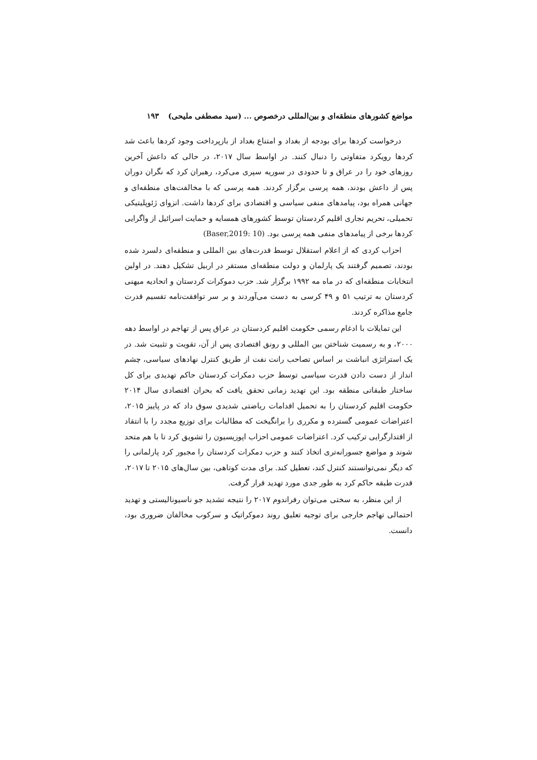مواضع کشورهای منطقه‌ای و بین‌المللی درخصوص ... (سید مصطفی ملیحی) ۱۹۳
درخواست کردها برای بودجه از بغداد و امتناع بغداد از بازپرداخت وجود کردها باعث شد کردها رویکرد متفاوتی را دنبال کنند. در اواسط سال ۲۰۱۷، در حالی که داعش آخرین روزهای خود را در عراق و تا حدودی در سوریه سپری می‌کرد، رهبران کرد که نگران دوران پس از داعش بودند، همه پرسی برگزار کردند. همه پرسی که با مخالفت‌های منطقه‌ای و جهانی همراه بود، پیامدهای منفی سیاسی و اقتصادی برای کردها داشت. انزوای ژئوپلیتیکی تحمیلی، تحریم تجاری اقلیم کردستان توسط کشورهای همسایه و حمایت اسرائیل از واگرایی کردها برخی از پیامدهای منفی همه پرسی بود. (Baser,2019: 10)
احزاب کردی که از اعلام استقلال توسط قدرت‌های بین المللی و منطقه‌ای دلسرد شده بودند، تصمیم گرفتند یک پارلمان و دولت منطقه‌ای مستقر در اربیل تشکیل دهند. در اولین انتخابات منطقه‌ای که در ماه مه ۱۹۹۲ برگزار شد. حزب دموکرات کردستان و اتحادیه میهنی کردستان به ترتیب ۵۱ و ۴۹ کرسی به دست می‌آوردند و بر سر توافقت‌نامه تقسیم قدرت جامع مذاکره کردند.
این تمایلات با ادغام رسمی حکومت اقلیم کردستان در عراق پس از تهاجم در اواسط دهه ۲۰۰۰، و به رسمیت شناختن بین المللی و رونق اقتصادی پس از آن، تقویت و تثبیت شد. در یک استراتژی انباشت بر اساس تصاحب رانت نفت از طریق کنترل نهادهای سیاسی، چشم انداز از دست دادن قدرت سیاسی توسط حزب دمکرات کردستان حاکم تهدیدی برای کل ساختار طبقاتی منطقه بود. این تهدید زمانی تحقق یافت که بحران اقتصادی سال ۲۰۱۴ حکومت اقلیم کردستان را به تحمیل اقدامات ریاضتی شدیدی سوق داد که در پاییز ۲۰۱۵، اعتراضات عمومی گسترده و مکرری را برانگیخت که مطالبات برای توزیع مجدد را با انتقاد از اقتدارگرایی ترکیب کرد. اعتراضات عمومی احزاب اپوزیسیون را تشویق کرد تا با هم متحد شوند و مواضع جسورانه‌تری اتخاذ کنند و حزب دمکرات کردستان را مجبور کرد پارلمانی را که دیگر نمی‌توانستند کنترل کند، تعطیل کند. برای مدت کوتاهی، بین سال‌های ۲۰۱۵ تا ۲۰۱۷، قدرت طبقه حاکم کرد به طور جدی مورد تهدید قرار گرفت.
از این منظر، به سختی می‌توان رفراندوم ۲۰۱۷ را نتیجه تشدید جو ناسیونالیستی و تهدید احتمالی تهاجم خارجی برای توجیه تعلیق روند دموکراتیک و سرکوب مخالفان ضروری بود، دانست.